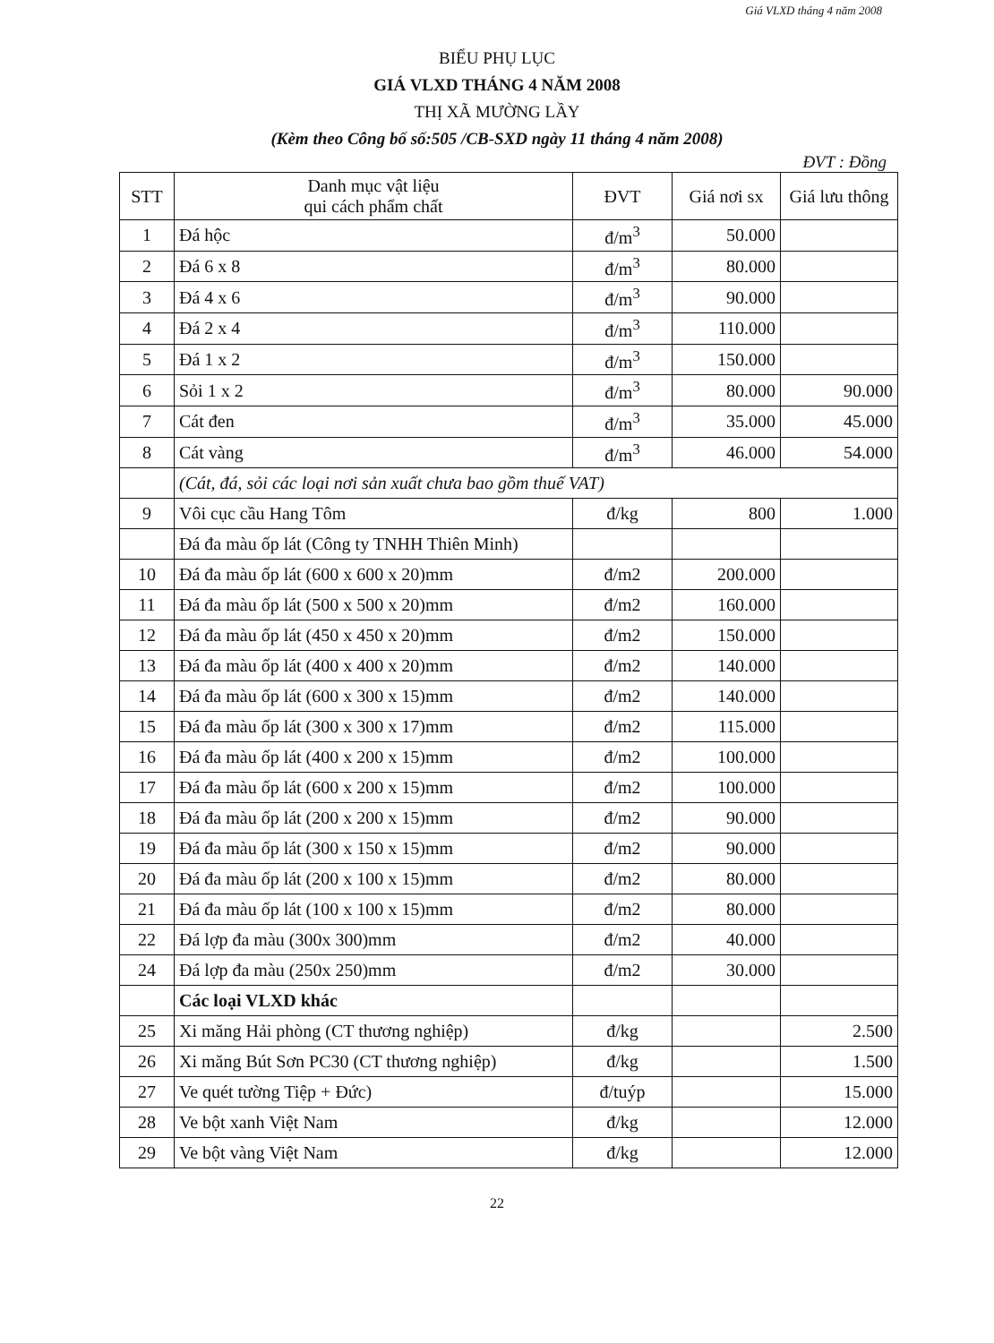Giá VLXD tháng 4 năm 2008
BIỂU PHỤ LỤC
GIÁ VLXD THÁNG 4 NĂM 2008
THỊ XÃ MƯỜNG LẦY
(Kèm theo Công bố số:505 /CB-SXD ngày 11 tháng 4 năm 2008)
ĐVT : Đồng
| STT | Danh mục vật liệu qui cách phẩm chất | ĐVT | Giá nơi sx | Giá lưu thông |
| --- | --- | --- | --- | --- |
| 1 | Đá hộc | đ/m<sup>3</sup> | 50.000 | |
| 2 | Đá 6 x 8 | đ/m<sup>3</sup> | 80.000 | |
| 3 | Đá 4 x 6 | đ/m<sup>3</sup> | 90.000 | |
| 4 | Đá 2 x 4 | đ/m<sup>3</sup> | 110.000 | |
| 5 | Đá 1 x 2 | đ/m<sup>3</sup> | 150.000 | |
| 6 | Sỏi 1 x 2 | đ/m<sup>3</sup> | 80.000 | 90.000 |
| 7 | Cát đen | đ/m<sup>3</sup> | 35.000 | 45.000 |
| 8 | Cát vàng | đ/m<sup>3</sup> | 46.000 | 54.000 |
| | (Cát, đá, sỏi các loại nơi sản xuất chưa bao gồm thuế VAT) | | | |
| 9 | Vôi cục cầu Hang Tôm | đ/kg | 800 | 1.000 |
| | Đá đa màu ốp lát (Công ty TNHH Thiên Minh) | | | |
| 10 | Đá đa màu ốp lát (600 x 600 x 20)mm | đ/m2 | 200.000 | |
| 11 | Đá đa màu ốp lát (500 x 500 x 20)mm | đ/m2 | 160.000 | |
| 12 | Đá đa màu ốp lát (450 x 450 x 20)mm | đ/m2 | 150.000 | |
| 13 | Đá đa màu ốp lát (400 x 400 x 20)mm | đ/m2 | 140.000 | |
| 14 | Đá đa màu ốp lát (600 x 300 x 15)mm | đ/m2 | 140.000 | |
| 15 | Đá đa màu ốp lát (300 x 300 x 17)mm | đ/m2 | 115.000 | |
| 16 | Đá đa màu ốp lát (400 x 200 x 15)mm | đ/m2 | 100.000 | |
| 17 | Đá đa màu ốp lát (600 x 200 x 15)mm | đ/m2 | 100.000 | |
| 18 | Đá đa màu ốp lát (200 x 200 x 15)mm | đ/m2 | 90.000 | |
| 19 | Đá đa màu ốp lát (300 x 150 x 15)mm | đ/m2 | 90.000 | |
| 20 | Đá đa màu ốp lát (200 x 100 x 15)mm | đ/m2 | 80.000 | |
| 21 | Đá đa màu ốp lát (100 x 100 x 15)mm | đ/m2 | 80.000 | |
| 22 | Đá lợp đa màu (300x 300)mm | đ/m2 | 40.000 | |
| 24 | Đá lợp đa màu (250x 250)mm | đ/m2 | 30.000 | |
| | Các loại VLXD khác | | | |
| 25 | Xi măng Hải phòng (CT thương nghiệp) | đ/kg | | 2.500 |
| 26 | Xi măng Bút Sơn PC30 (CT thương nghiệp) | đ/kg | | 1.500 |
| 27 | Ve quét tường Tiệp + Đức) | đ/tuýp | | 15.000 |
| 28 | Ve bột xanh Việt Nam | đ/kg | | 12.000 |
| 29 | Ve bột vàng Việt Nam | đ/kg | | 12.000 |
22